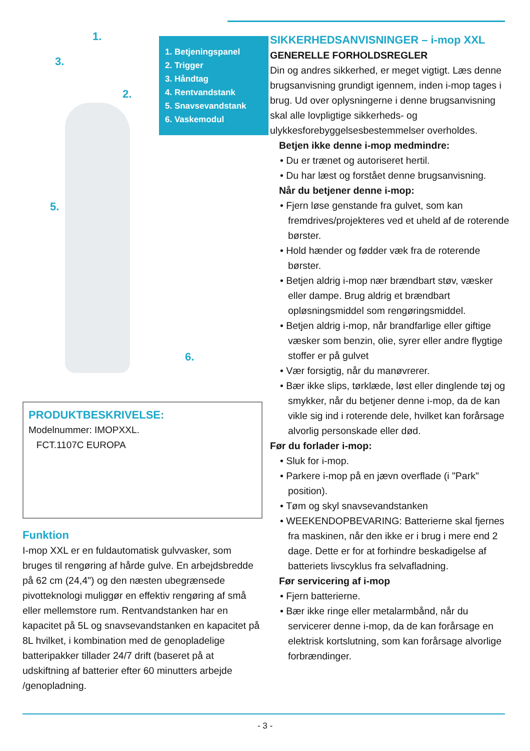1.
3.
2.
5.
6.
1. Betjeningspanel
2. Trigger
3. Håndtag
4. Rentvandstank
5. Snavsevandstank
6. Vaskemodul
PRODUKTBESKRIVELSE:
Modelnummer: IMOPXXL.
FCT.1107C EUROPA
Funktion
I-mop XXL er en fuldautomatisk gulvvasker, som bruges til rengøring af hårde gulve. En arbejdsbredde på 62 cm (24,4") og den næsten ubegrænsede pivotteknologi muliggør en effektiv rengøring af små eller mellemstore rum. Rentvandstanken har en kapacitet på 5L og snavsevandstanken en kapacitet på 8L hvilket, i kombination med de genopladelige batteripakker tillader 24/7 drift (baseret på at udskiftning af batterier efter 60 minutters arbejde /genopladning.
SIKKERHEDSANVISNINGER – i-mop XXL
GENERELLE FORHOLDSREGLER
Din og andres sikkerhed, er meget vigtigt. Læs denne brugsanvisning grundigt igennem, inden i-mop tages i brug. Ud over oplysningerne i denne brugsanvisning skal alle lovpligtige sikkerheds- og ulykkesforebyggelsesbestemmelser overholdes.
Betjen ikke denne i-mop medmindre:
• Du er trænet og autoriseret hertil.
• Du har læst og forstået denne brugsanvisning.
Når du betjener denne i-mop:
• Fjern løse genstande fra gulvet, som kan fremdrives/projekteres ved et uheld af de roterende børster.
• Hold hænder og fødder væk fra de roterende børster.
• Betjen aldrig i-mop nær brændbart støv, væsker eller dampe. Brug aldrig et brændbart opløsningsmiddel som rengøringsmiddel.
• Betjen aldrig i-mop, når brandfarlige eller giftige væsker som benzin, olie, syrer eller andre flygtige stoffer er på gulvet
• Vær forsigtig, når du manøvrerer.
• Bær ikke slips, tørklæde, løst eller dinglende tøj og smykker, når du betjener denne i-mop, da de kan vikle sig ind i roterende dele, hvilket kan forårsage alvorlig personskade eller død.
Før du forlader i-mop:
• Sluk for i-mop.
• Parkere i-mop på en jævn overflade (i "Park" position).
• Tøm og skyl snavsevandstanken
• WEEKENDOPBEVARING: Batterierne skal fjernes fra maskinen, når den ikke er i brug i mere end 2 dage. Dette er for at forhindre beskadigelse af batteriets livscyklus fra selvafladning.
Før servicering af i-mop
• Fjern batterierne.
• Bær ikke ringe eller metalarmbånd, når du servicerer denne i-mop, da de kan forårsage en elektrisk kortslutning, som kan forårsage alvorlige forbrændinger.
- 3 -